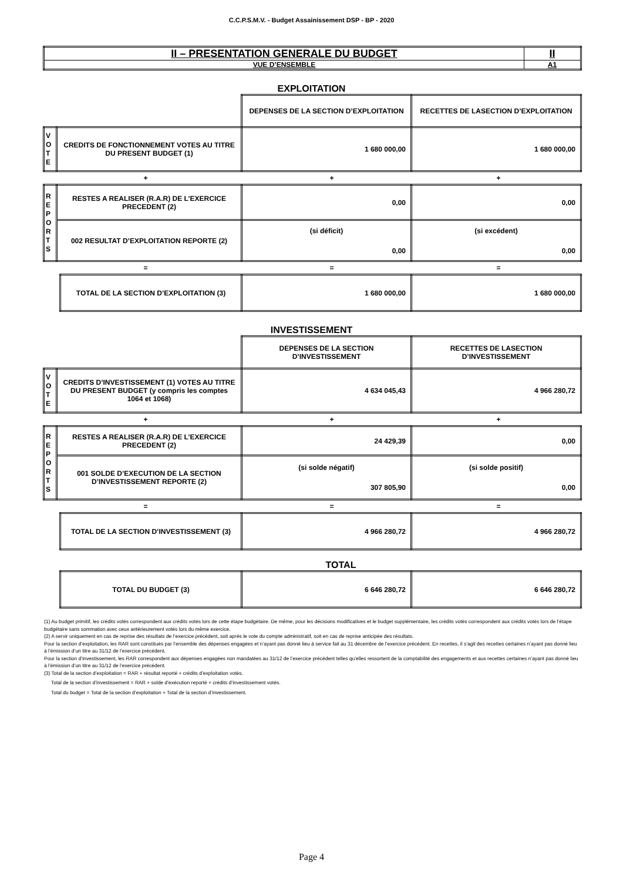C.C.P.S.M.V. - Budget Assainissement DSP - BP - 2020
| II – PRESENTATION GENERALE DU BUDGET | II |
| VUE D’ENSEMBLE | A1 |
EXPLOITATION
| | | DEPENSES DE LA SECTION D’EXPLOITATION | RECETTES DE LASECTION D’EXPLOITATION |
| V O T E | CREDITS DE FONCTIONNEMENT VOTES AU TITRE DU PRESENT BUDGET (1) | 1 680 000,00 | 1 680 000,00 |
+ + +
| R E P O R T S | RESTES A REALISER (R.A.R) DE L’EXERCICE PRECEDENT (2) | 0,00 | 0,00 |
| | 002 RESULTAT D’EXPLOITATION REPORTE (2) | (si déficit) 0,00 | (si excédent) 0,00 |
= = =
| TOTAL DE LA SECTION D’EXPLOITATION (3) | 1 680 000,00 | 1 680 000,00 |
INVESTISSEMENT
| | | DEPENSES DE LA SECTION D’INVESTISSEMENT | RECETTES DE LASECTION D’INVESTISSEMENT |
| V O T E | CREDITS D’INVESTISSEMENT (1) VOTES AU TITRE DU PRESENT BUDGET (y compris les comptes 1064 et 1068) | 4 634 045,43 | 4 966 280,72 |
+ + +
| R E P O R T S | RESTES A REALISER (R.A.R) DE L’EXERCICE PRECEDENT (2) | 24 429,39 | 0,00 |
| | 001 SOLDE D’EXECUTION DE LA SECTION D’INVESTISSEMENT REPORTE (2) | (si solde négatif) 307 805,90 | (si solde positif) 0,00 |
= = =
| TOTAL DE LA SECTION D’INVESTISSEMENT (3) | 4 966 280,72 | 4 966 280,72 |
TOTAL
| TOTAL DU BUDGET (3) | 6 646 280,72 | 6 646 280,72 |
(1) Au budget primitif, les crédits votés correspondent aux crédits votés lors de cette étape budgétaire. De même, pour les décisions modificatives et le budget supplémentaire, les crédits votés correspondent aux crédits votés lors de l’étape budgétaire sans sommation avec ceux antérieurement votés lors du même exercice.
(2) A servir uniquement en cas de reprise des résultats de l’exercice précédent, soit après le vote du compte administratif, soit en cas de reprise anticipée des résultats.
Pour la section d’exploitation, les RAR sont constitués par l’ensemble des dépenses engagées et n’ayant pas donné lieu à service fait au 31 décembre de l’exercice précédent. En recettes, il s’agit des recettes certaines n’ayant pas donné lieu à l’émission d’un titre au 31/12 de l’exercice précédent.
Pour la section d’investissement, les RAR correspondent aux dépenses engagées non mandatées au 31/12 de l’exercice précédent telles qu’elles ressortent de la comptabilité des engagements et aux recettes certaines n’ayant pas donné lieu à l’émission d’un titre au 31/12 de l’exercice précédent.
(3) Total de la section d’exploitation = RAR + résultat reporté + crédits d’exploitation votés.
Total de la section d’investissement = RAR + solde d’exécution reporté + crédits d’investissement votés.
Total du budget = Total de la section d’exploitation + Total de la section d’investissement.
Page 4